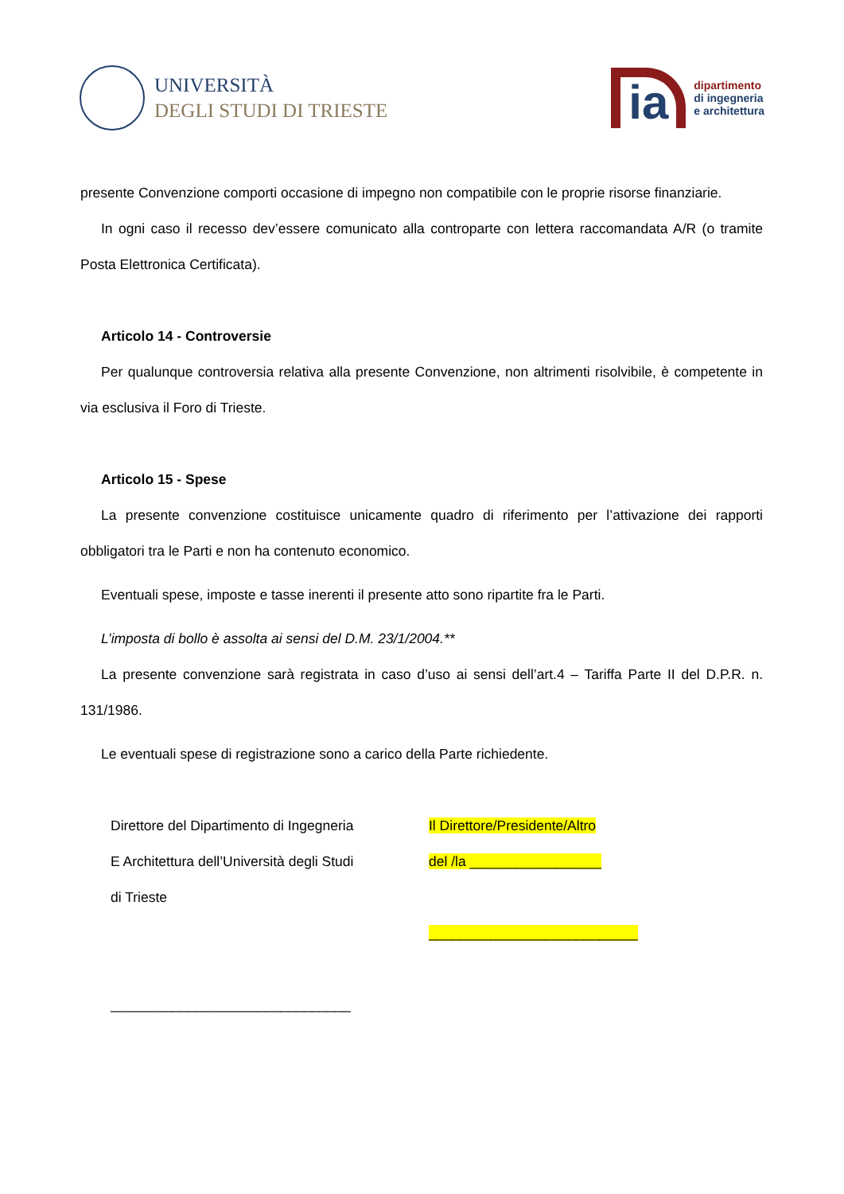UNIVERSITÀ
DEGLI STUDI DI TRIESTE
ia
dipartimento
di ingegneria
e architettura
presente Convenzione comporti occasione di impegno non compatibile con le proprie risorse finanziarie.
In ogni caso il recesso dev’essere comunicato alla controparte con lettera raccomandata A/R (o tramite Posta Elettronica Certificata).
Articolo 14 - Controversie
Per qualunque controversia relativa alla presente Convenzione, non altrimenti risolvibile, è competente in via esclusiva il Foro di Trieste.
Articolo 15 - Spese
La presente convenzione costituisce unicamente quadro di riferimento per l’attivazione dei rapporti obbligatori tra le Parti e non ha contenuto economico.
Eventuali spese, imposte e tasse inerenti il presente atto sono ripartite fra le Parti.
L’imposta di bollo è assolta ai sensi del D.M. 23/1/2004.**
La presente convenzione sarà registrata in caso d’uso ai sensi dell’art.4 – Tariffa Parte II del D.P.R. n. 131/1986.
Le eventuali spese di registrazione sono a carico della Parte richiedente.
Direttore del Dipartimento di Ingegneria
E Architettura dell’Università degli Studi
di Trieste
_______________________________
Il Direttore/Presidente/Altro
del /la _________________
___________________________